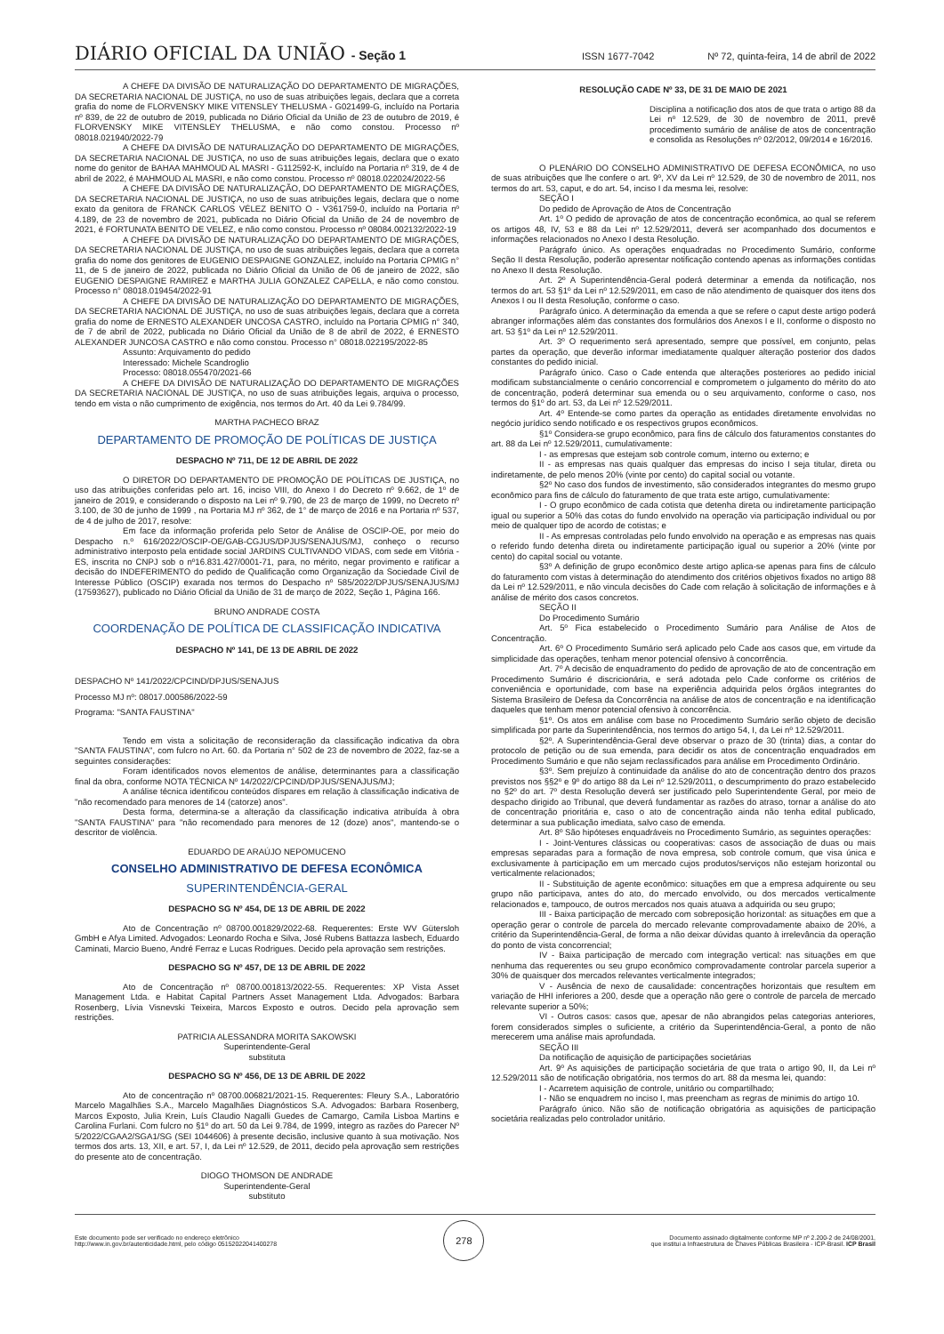DIÁRIO OFICIAL DA UNIÃO - Seção 1
ISSN 1677-7042 Nº 72, quinta-feira, 14 de abril de 2022
A CHEFE DA DIVISÃO DE NATURALIZAÇÃO DO DEPARTAMENTO DE MIGRAÇÕES, DA SECRETARIA NACIONAL DE JUSTIÇA, no uso de suas atribuições legais, declara que a correta grafia do nome de FLORVENSKY MIKE VITENSLEY THELUSMA - G021499-G, incluído na Portaria nº 839, de 22 de outubro de 2019, publicada no Diário Oficial da União de 23 de outubro de 2019, é FLORVENSKY MIKE VITENSLEY THELUSMA, e não como constou. Processo nº 08018.021940/2022-79
A CHEFE DA DIVISÃO DE NATURALIZAÇÃO DO DEPARTAMENTO DE MIGRAÇÕES, DA SECRETARIA NACIONAL DE JUSTIÇA, no uso de suas atribuições legais, declara que o exato nome do genitor de BAHAA MAHMOUD AL MASRI - G112592-K, incluído na Portaria nº 319, de 4 de abril de 2022, é MAHMOUD AL MASRI, e não como constou. Processo nº 08018.022024/2022-56
A CHEFE DA DIVISÃO DE NATURALIZAÇÃO, DO DEPARTAMENTO DE MIGRAÇÕES, DA SECRETARIA NACIONAL DE JUSTIÇA, no uso de suas atribuições legais, declara que o nome exato da genitora de FRANCK CARLOS VÉLEZ BENITO O - V361759-0, incluído na Portaria nº 4.189, de 23 de novembro de 2021, publicada no Diário Oficial da União de 24 de novembro de 2021, é FORTUNATA BENITO DE VELEZ, e não como constou. Processo nº 08084.002132/2022-19
A CHEFE DA DIVISÃO DE NATURALIZAÇÃO DO DEPARTAMENTO DE MIGRAÇÕES, DA SECRETARIA NACIONAL DE JUSTIÇA, no uso de suas atribuições legais, declara que a correta grafia do nome dos genitores de EUGENIO DESPAIGNE GONZALEZ, incluído na Portaria CPMIG n° 11, de 5 de janeiro de 2022, publicada no Diário Oficial da União de 06 de janeiro de 2022, são EUGENIO DESPAIGNE RAMIREZ e MARTHA JULIA GONZALEZ CAPELLA, e não como constou. Processo n° 08018.019454/2022-91
A CHEFE DA DIVISÃO DE NATURALIZAÇÃO DO DEPARTAMENTO DE MIGRAÇÕES, DA SECRETARIA NACIONAL DE JUSTIÇA, no uso de suas atribuições legais, declara que a correta grafia do nome de ERNESTO ALEXANDER UNCOSA CASTRO, incluído na Portaria CPMIG n° 340, de 7 de abril de 2022, publicada no Diário Oficial da União de 8 de abril de 2022, é ERNESTO ALEXANDER JUNCOSA CASTRO e não como constou. Processo n° 08018.022195/2022-85
Assunto: Arquivamento do pedido
Interessado: Michele Scandroglio
Processo: 08018.055470/2021-66
A CHEFE DA DIVISÃO DE NATURALIZAÇÃO DO DEPARTAMENTO DE MIGRAÇÕES DA SECRETARIA NACIONAL DE JUSTIÇA, no uso de suas atribuições legais, arquiva o processo, tendo em vista o não cumprimento de exigência, nos termos do Art. 40 da Lei 9.784/99.
MARTHA PACHECO BRAZ
DEPARTAMENTO DE PROMOÇÃO DE POLÍTICAS DE JUSTIÇA
DESPACHO Nº 711, DE 12 DE ABRIL DE 2022
O DIRETOR DO DEPARTAMENTO DE PROMOÇÃO DE POLÍTICAS DE JUSTIÇA, no uso das atribuições conferidas pelo art. 16, inciso VIII, do Anexo I do Decreto nº 9.662, de 1º de janeiro de 2019, e considerando o disposto na Lei nº 9.790, de 23 de março de 1999, no Decreto nº 3.100, de 30 de junho de 1999 , na Portaria MJ nº 362, de 1° de março de 2016 e na Portaria nº 537, de 4 de julho de 2017, resolve:
Em face da informação proferida pelo Setor de Análise de OSCIP-OE, por meio do Despacho n.º 616/2022/OSCIP-OE/GAB-CGJUS/DPJUS/SENAJUS/MJ, conheço o recurso administrativo interposto pela entidade social JARDINS CULTIVANDO VIDAS, com sede em Vitória - ES, inscrita no CNPJ sob o nº16.831.427/0001-71, para, no mérito, negar provimento e ratificar a decisão do INDEFERIMENTO do pedido de Qualificação como Organização da Sociedade Civil de Interesse Público (OSCIP) exarada nos termos do Despacho nº 585/2022/DPJUS/SENAJUS/MJ (17593627), publicado no Diário Oficial da União de 31 de março de 2022, Seção 1, Página 166.
BRUNO ANDRADE COSTA
COORDENAÇÃO DE POLÍTICA DE CLASSIFICAÇÃO INDICATIVA
DESPACHO Nº 141, DE 13 DE ABRIL DE 2022
DESPACHO Nº 141/2022/CPCIND/DPJUS/SENAJUS
Processo MJ nº: 08017.000586/2022-59
Programa: "SANTA FAUSTINA"
Tendo em vista a solicitação de reconsideração da classificação indicativa da obra "SANTA FAUSTINA", com fulcro no Art. 60. da Portaria n° 502 de 23 de novembro de 2022, faz-se a seguintes considerações:
Foram identificados novos elementos de análise, determinantes para a classificação final da obra, conforme NOTA TÉCNICA Nº 14/2022/CPCIND/DPJUS/SENAJUS/MJ;
A análise técnica identificou conteúdos díspares em relação à classificação indicativa de "não recomendado para menores de 14 (catorze) anos".
Desta forma, determina-se a alteração da classificação indicativa atribuída à obra "SANTA FAUSTINA" para "não recomendado para menores de 12 (doze) anos", mantendo-se o descritor de violência.
EDUARDO DE ARAÚJO NEPOMUCENO
CONSELHO ADMINISTRATIVO DE DEFESA ECONÔMICA
SUPERINTENDÊNCIA-GERAL
DESPACHO SG Nº 454, DE 13 DE ABRIL DE 2022
Ato de Concentração nº 08700.001829/2022-68. Requerentes: Erste WV Gütersloh GmbH e Afya Limited. Advogados: Leonardo Rocha e Silva, José Rubens Battazza Iasbech, Eduardo Caminati, Marcio Bueno, André Ferraz e Lucas Rodrigues. Decido pela aprovação sem restrições.
DESPACHO SG Nº 457, DE 13 DE ABRIL DE 2022
Ato de Concentração nº 08700.001813/2022-55. Requerentes: XP Vista Asset Management Ltda. e Habitat Capital Partners Asset Management Ltda. Advogados: Barbara Rosenberg, Lívia Visnevski Teixeira, Marcos Exposto e outros. Decido pela aprovação sem restrições.
PATRICIA ALESSANDRA MORITA SAKOWSKI
Superintendente-Geral
substituta
DESPACHO SG Nº 456, DE 13 DE ABRIL DE 2022
Ato de concentração nº 08700.006821/2021-15. Requerentes: Fleury S.A., Laboratório Marcelo Magalhães S.A., Marcelo Magalhães Diagnósticos S.A. Advogados: Barbara Rosenberg, Marcos Exposto, Julia Krein, Luís Claudio Nagalli Guedes de Camargo, Camila Lisboa Martins e Carolina Furlani. Com fulcro no §1º do art. 50 da Lei 9.784, de 1999, integro as razões do Parecer Nº 5/2022/CGAA2/SGA1/SG (SEI 1044606) à presente decisão, inclusive quanto à sua motivação. Nos termos dos arts. 13, XII, e art. 57, I, da Lei nº 12.529, de 2011, decido pela aprovação sem restrições do presente ato de concentração.
DIOGO THOMSON DE ANDRADE
Superintendente-Geral
substituto
RESOLUÇÃO CADE Nº 33, DE 31 DE MAIO DE 2021
Disciplina a notificação dos atos de que trata o artigo 88 da Lei nº 12.529, de 30 de novembro de 2011, prevê procedimento sumário de análise de atos de concentração e consolida as Resoluções nº 02/2012, 09/2014 e 16/2016.
O PLENÁRIO DO CONSELHO ADMINISTRATIVO DE DEFESA ECONÔMICA, no uso de suas atribuições que lhe confere o art. 9º, XV da Lei nº 12.529, de 30 de novembro de 2011, nos termos do art. 53, caput, e do art. 54, inciso I da mesma lei, resolve:
SEÇÃO I
Do pedido de Aprovação de Atos de Concentração
Art. 1º O pedido de aprovação de atos de concentração econômica, ao qual se referem os artigos 48, IV, 53 e 88 da Lei nº 12.529/2011, deverá ser acompanhado dos documentos e informações relacionados no Anexo I desta Resolução.
Parágrafo único. As operações enquadradas no Procedimento Sumário, conforme Seção II desta Resolução, poderão apresentar notificação contendo apenas as informações contidas no Anexo II desta Resolução.
Art. 2º A Superintendência-Geral poderá determinar a emenda da notificação, nos termos do art. 53 §1º da Lei nº 12.529/2011, em caso de não atendimento de quaisquer dos itens dos Anexos I ou II desta Resolução, conforme o caso.
Parágrafo único. A determinação da emenda a que se refere o caput deste artigo poderá abranger informações além das constantes dos formulários dos Anexos I e II, conforme o disposto no art. 53 §1º da Lei nº 12.529/2011.
Art. 3º O requerimento será apresentado, sempre que possível, em conjunto, pelas partes da operação, que deverão informar imediatamente qualquer alteração posterior dos dados constantes do pedido inicial.
Parágrafo único. Caso o Cade entenda que alterações posteriores ao pedido inicial modificam substancialmente o cenário concorrencial e comprometem o julgamento do mérito do ato de concentração, poderá determinar sua emenda ou o seu arquivamento, conforme o caso, nos termos do §1º do art. 53, da Lei nº 12.529/2011.
Art. 4º Entende-se como partes da operação as entidades diretamente envolvidas no negócio jurídico sendo notificado e os respectivos grupos econômicos.
§1º Considera-se grupo econômico, para fins de cálculo dos faturamentos constantes do art. 88 da Lei nº 12.529/2011, cumulativamente:
I - as empresas que estejam sob controle comum, interno ou externo; e
II - as empresas nas quais qualquer das empresas do inciso I seja titular, direta ou indiretamente, de pelo menos 20% (vinte por cento) do capital social ou votante.
§2º No caso dos fundos de investimento, são considerados integrantes do mesmo grupo econômico para fins de cálculo do faturamento de que trata este artigo, cumulativamente:
I - O grupo econômico de cada cotista que detenha direta ou indiretamente participação igual ou superior a 50% das cotas do fundo envolvido na operação via participação individual ou por meio de qualquer tipo de acordo de cotistas; e
II - As empresas controladas pelo fundo envolvido na operação e as empresas nas quais o referido fundo detenha direta ou indiretamente participação igual ou superior a 20% (vinte por cento) do capital social ou votante.
§3º A definição de grupo econômico deste artigo aplica-se apenas para fins de cálculo do faturamento com vistas à determinação do atendimento dos critérios objetivos fixados no artigo 88 da Lei nº 12.529/2011, e não vincula decisões do Cade com relação à solicitação de informações e à análise de mérito dos casos concretos.
SEÇÃO II
Do Procedimento Sumário
Art. 5º Fica estabelecido o Procedimento Sumário para Análise de Atos de Concentração.
Art. 6º O Procedimento Sumário será aplicado pelo Cade aos casos que, em virtude da simplicidade das operações, tenham menor potencial ofensivo à concorrência.
Art. 7º A decisão de enquadramento do pedido de aprovação de ato de concentração em Procedimento Sumário é discricionária, e será adotada pelo Cade conforme os critérios de conveniência e oportunidade, com base na experiência adquirida pelos órgãos integrantes do Sistema Brasileiro de Defesa da Concorrência na análise de atos de concentração e na identificação daqueles que tenham menor potencial ofensivo à concorrência.
§1º. Os atos em análise com base no Procedimento Sumário serão objeto de decisão simplificada por parte da Superintendência, nos termos do artigo 54, I, da Lei nº 12.529/2011.
§2º. A Superintendência-Geral deve observar o prazo de 30 (trinta) dias, a contar do protocolo de petição ou de sua emenda, para decidir os atos de concentração enquadrados em Procedimento Sumário e que não sejam reclassificados para análise em Procedimento Ordinário.
§3º. Sem prejuízo à continuidade da análise do ato de concentração dentro dos prazos previstos nos §§2º e 9º do artigo 88 da Lei nº 12.529/2011, o descumprimento do prazo estabelecido no §2º do art. 7º desta Resolução deverá ser justificado pelo Superintendente Geral, por meio de despacho dirigido ao Tribunal, que deverá fundamentar as razões do atraso, tornar a análise do ato de concentração prioritária e, caso o ato de concentração ainda não tenha edital publicado, determinar a sua publicação imediata, salvo caso de emenda.
Art. 8º São hipóteses enquadráveis no Procedimento Sumário, as seguintes operações:
I - Joint-Ventures clássicas ou cooperativas: casos de associação de duas ou mais empresas separadas para a formação de nova empresa, sob controle comum, que visa única e exclusivamente à participação em um mercado cujos produtos/serviços não estejam horizontal ou verticalmente relacionados;
II - Substituição de agente econômico: situações em que a empresa adquirente ou seu grupo não participava, antes do ato, do mercado envolvido, ou dos mercados verticalmente relacionados e, tampouco, de outros mercados nos quais atuava a adquirida ou seu grupo;
III - Baixa participação de mercado com sobreposição horizontal: as situações em que a operação gerar o controle de parcela do mercado relevante comprovadamente abaixo de 20%, a critério da Superintendência-Geral, de forma a não deixar dúvidas quanto à irrelevância da operação do ponto de vista concorrencial;
IV - Baixa participação de mercado com integração vertical: nas situações em que nenhuma das requerentes ou seu grupo econômico comprovadamente controlar parcela superior a 30% de quaisquer dos mercados relevantes verticalmente integrados;
V - Ausência de nexo de causalidade: concentrações horizontais que resultem em variação de HHI inferiores a 200, desde que a operação não gere o controle de parcela de mercado relevante superior a 50%;
VI - Outros casos: casos que, apesar de não abrangidos pelas categorias anteriores, forem considerados simples o suficiente, a critério da Superintendência-Geral, a ponto de não merecerem uma análise mais aprofundada.
SEÇÃO III
Da notificação de aquisição de participações societárias
Art. 9º As aquisições de participação societária de que trata o artigo 90, II, da Lei nº 12.529/2011 são de notificação obrigatória, nos termos do art. 88 da mesma lei, quando:
I - Acarretem aquisição de controle, unitário ou compartilhado;
I - Não se enquadrem no inciso I, mas preencham as regras de minimis do artigo 10.
Parágrafo único. Não são de notificação obrigatória as aquisições de participação societária realizadas pelo controlador unitário.
Este documento pode ser verificado no endereço eletrônico
http://www.in.gov.br/autenticidade.html, pelo código 05152022041400278
278
Documento assinado digitalmente conforme MP nº 2.200-2 de 24/08/2001,
que institui a Infraestrutura de Chaves Públicas Brasileira - ICP-Brasil. ICP Brasil